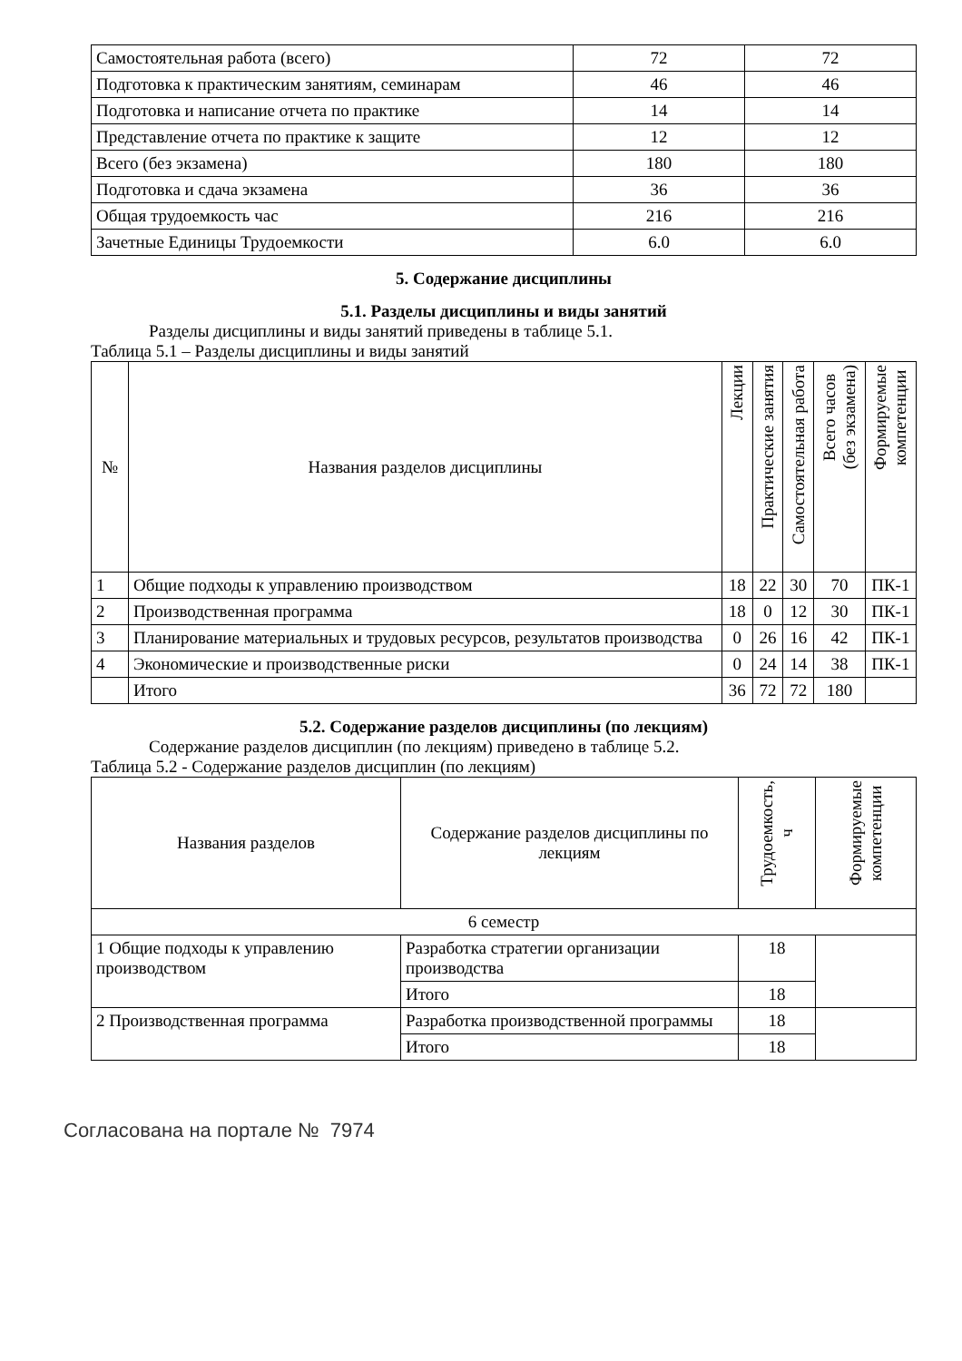| Самостоятельная работа (всего) | 72 | 72 |
| Подготовка к практическим занятиям, семинарам | 46 | 46 |
| Подготовка и написание отчета по практике | 14 | 14 |
| Представление отчета по практике к защите | 12 | 12 |
| Всего (без экзамена) | 180 | 180 |
| Подготовка и сдача экзамена | 36 | 36 |
| Общая трудоемкость час | 216 | 216 |
| Зачетные Единицы Трудоемкости | 6.0 | 6.0 |
5. Содержание дисциплины
5.1. Разделы дисциплины и виды занятий
Разделы дисциплины и виды занятий приведены в таблице 5.1.
Таблица 5.1 – Разделы дисциплины и виды занятий
| № | Названия разделов дисциплины | Лекции | Практические занятия | Самостоятельная работа | Всего часов (без экзамена) | Формируемые компетенции |
| --- | --- | --- | --- | --- | --- | --- |
| 1 | Общие подходы к управлению производством | 18 | 22 | 30 | 70 | ПК-1 |
| 2 | Производственная программа | 18 | 0 | 12 | 30 | ПК-1 |
| 3 | Планирование материальных и трудовых ресурсов, результатов производства | 0 | 26 | 16 | 42 | ПК-1 |
| 4 | Экономические и производственные риски | 0 | 24 | 14 | 38 | ПК-1 |
| | Итого | 36 | 72 | 72 | 180 | |
5.2. Содержание разделов дисциплины (по лекциям)
Содержание разделов дисциплин (по лекциям) приведено в таблице 5.2.
Таблица 5.2 - Содержание разделов дисциплин (по лекциям)
| Названия разделов | Содержание разделов дисциплины по лекциям | Трудоемкость, ч | Формируемые компетенции |
| --- | --- | --- | --- |
| 6 семестр | | | |
| 1 Общие подходы к управлению производством | Разработка стратегии организации производства | 18 | |
| | Итого | 18 | |
| 2 Производственная программа | Разработка производственной программы | 18 | |
| | Итого | 18 | |
Согласована на портале № 7974